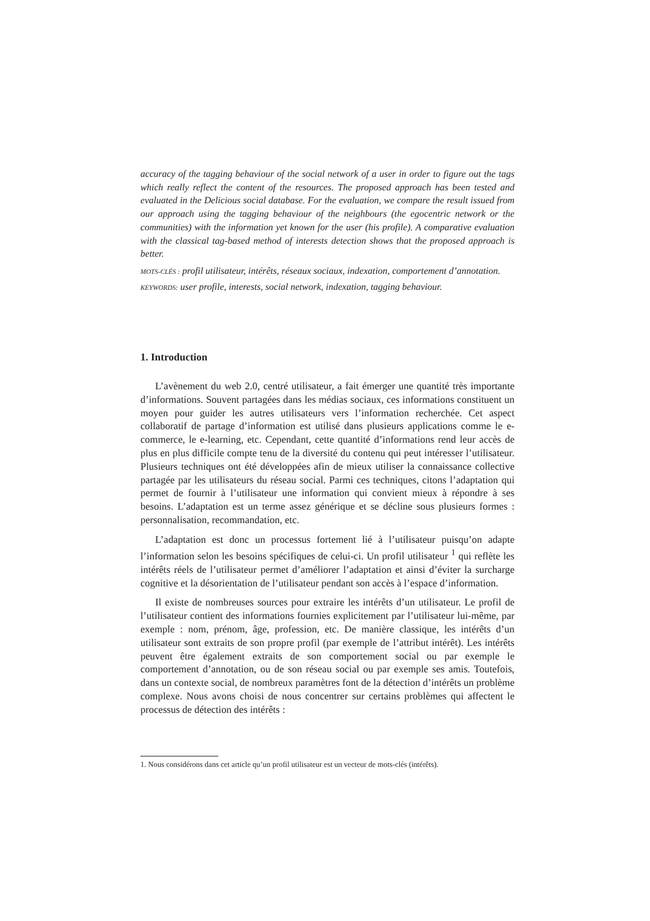accuracy of the tagging behaviour of the social network of a user in order to figure out the tags which really reflect the content of the resources. The proposed approach has been tested and evaluated in the Delicious social database. For the evaluation, we compare the result issued from our approach using the tagging behaviour of the neighbours (the egocentric network or the communities) with the information yet known for the user (his profile). A comparative evaluation with the classical tag-based method of interests detection shows that the proposed approach is better.
MOTS-CLÉS : profil utilisateur, intérêts, réseaux sociaux, indexation, comportement d’annotation.
KEYWORDS: user profile, interests, social network, indexation, tagging behaviour.
1. Introduction
L’avènement du web 2.0, centré utilisateur, a fait émerger une quantité très importante d’informations. Souvent partagées dans les médias sociaux, ces informations constituent un moyen pour guider les autres utilisateurs vers l’information recherchée. Cet aspect collaboratif de partage d’information est utilisé dans plusieurs applications comme le e-commerce, le e-learning, etc. Cependant, cette quantité d’informations rend leur accès de plus en plus difficile compte tenu de la diversité du contenu qui peut intéresser l’utilisateur. Plusieurs techniques ont été développées afin de mieux utiliser la connaissance collective partagée par les utilisateurs du réseau social. Parmi ces techniques, citons l’adaptation qui permet de fournir à l’utilisateur une information qui convient mieux à répondre à ses besoins. L’adaptation est un terme assez générique et se décline sous plusieurs formes : personnalisation, recommandation, etc.
L’adaptation est donc un processus fortement lié à l’utilisateur puisqu’on adapte l’information selon les besoins spécifiques de celui-ci. Un profil utilisateur <sup>1</sup> qui reflète les intérêts réels de l’utilisateur permet d’améliorer l’adaptation et ainsi d’éviter la surcharge cognitive et la désorientation de l’utilisateur pendant son accès à l’espace d’information.
Il existe de nombreuses sources pour extraire les intérêts d’un utilisateur. Le profil de l’utilisateur contient des informations fournies explicitement par l’utilisateur lui-même, par exemple : nom, prénom, âge, profession, etc. De manière classique, les intérêts d’un utilisateur sont extraits de son propre profil (par exemple de l’attribut intérêt). Les intérêts peuvent être également extraits de son comportement social ou par exemple le comportement d’annotation, ou de son réseau social ou par exemple ses amis. Toutefois, dans un contexte social, de nombreux paramètres font de la détection d’intérêts un problème complexe. Nous avons choisi de nous concentrer sur certains problèmes qui affectent le processus de détection des intérêts :
1. Nous considérons dans cet article qu’un profil utilisateur est un vecteur de mots-clés (intérêts).